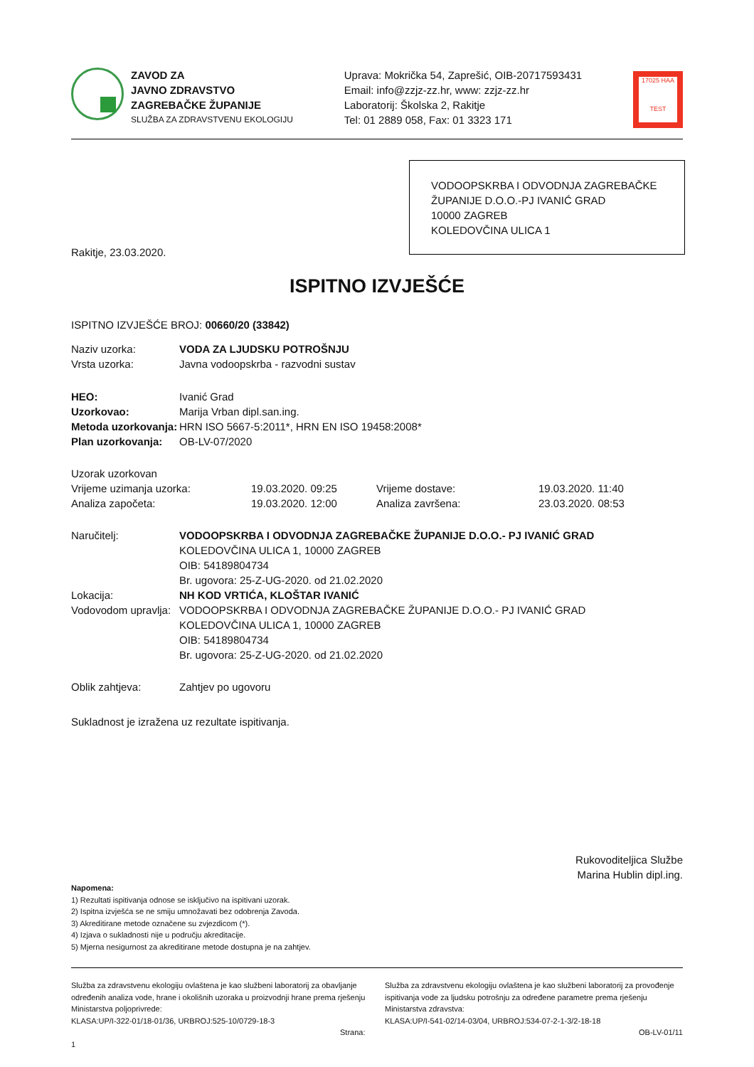ZAVOD ZA
JAVNO ZDRAVSTVO
ZAGREBAČKE ŽUPANIJE
SLUŽBA ZA ZDRAVSTVENU EKOLOGIJU
Uprava: Mokrička 54, Zaprešić, OIB-20717593431
Email: info@zzjz-zz.hr, www: zzjz-zz.hr
Laboratorij: Školska 2, Rakitje
Tel: 01 2889 058, Fax: 01 3323 171
17025 HAA
TEST
VODOOPSKRBA I ODVODNJA ZAGREBAČKE ŽUPANIJE D.O.O.-PJ IVANIĆ GRAD
10000 ZAGREB
KOLEDOVČINA ULICA 1
Rakitje, 23.03.2020.
ISPITNO IZVJEŠĆE
ISPITNO IZVJEŠĆE BROJ: 00660/20 (33842)
| Naziv uzorka: | VODA ZA LJUDSKU POTROŠNJU |
| Vrsta uzorka: | Javna vodoopskrba - razvodni sustav |
| HEO: | Ivanić Grad |
| Uzorkovao: | Marija Vrban dipl.san.ing. |
| Metoda uzorkovanja: | HRN ISO 5667-5:2011*, HRN EN ISO 19458:2008* |
| Plan uzorkovanja: | OB-LV-07/2020 |
| Uzorak uzorkovan | | | |
| Vrijeme uzimanja uzorka: | 19.03.2020. 09:25 | Vrijeme dostave: | 19.03.2020. 11:40 |
| Analiza započeta: | 19.03.2020. 12:00 | Analiza završena: | 23.03.2020. 08:53 |
| Naručitelj: | VODOOPSKRBA I ODVODNJA ZAGREBAČKE ŽUPANIJE D.O.O.- PJ IVANIĆ GRAD KOLEDOVČINA ULICA 1, 10000 ZAGREB OIB: 54189804734 Br. ugovora: 25-Z-UG-2020. od 21.02.2020 |
| Lokacija: | NH KOD VRTIĆA, KLOŠTAR IVANIĆ |
| Vodovodom upravlja: | VODOOPSKRBA I ODVODNJA ZAGREBAČKE ŽUPANIJE D.O.O.- PJ IVANIĆ GRAD KOLEDOVČINA ULICA 1, 10000 ZAGREB OIB: 54189804734 Br. ugovora: 25-Z-UG-2020. od 21.02.2020 |
| Oblik zahtjeva: | Zahtjev po ugovoru |
Sukladnost je izražena uz rezultate ispitivanja.
Rukovoditeljica Službe
Marina Hublin dipl.ing.
Napomena:
1) Rezultati ispitivanja odnose se isključivo na ispitivani uzorak.
2) Ispitna izvješća se ne smiju umnožavati bez odobrenja Zavoda.
3) Akreditirane metode označene su zvjezdicom (*).
4) Izjava o sukladnosti nije u području akreditacije.
5) Mjerna nesigurnost za akreditirane metode dostupna je na zahtjev.
Služba za zdravstvenu ekologiju ovlaštena je kao službeni laboratorij za obavljanje određenih analiza vode, hrane i okolišnih uzoraka u proizvodnji hrane prema rješenju Ministarstva poljoprivrede:
KLASA:UP/I-322-01/18-01/36, URBROJ:525-10/0729-18-3
Strana: 1
Služba za zdravstvenu ekologiju ovlaštena je kao službeni laboratorij za provođenje ispitivanja vode za ljudsku potrošnju za određene parametre prema rješenju Ministarstva zdravstva:
KLASA:UP/I-541-02/14-03/04, URBROJ:534-07-2-1-3/2-18-18
OB-LV-01/11